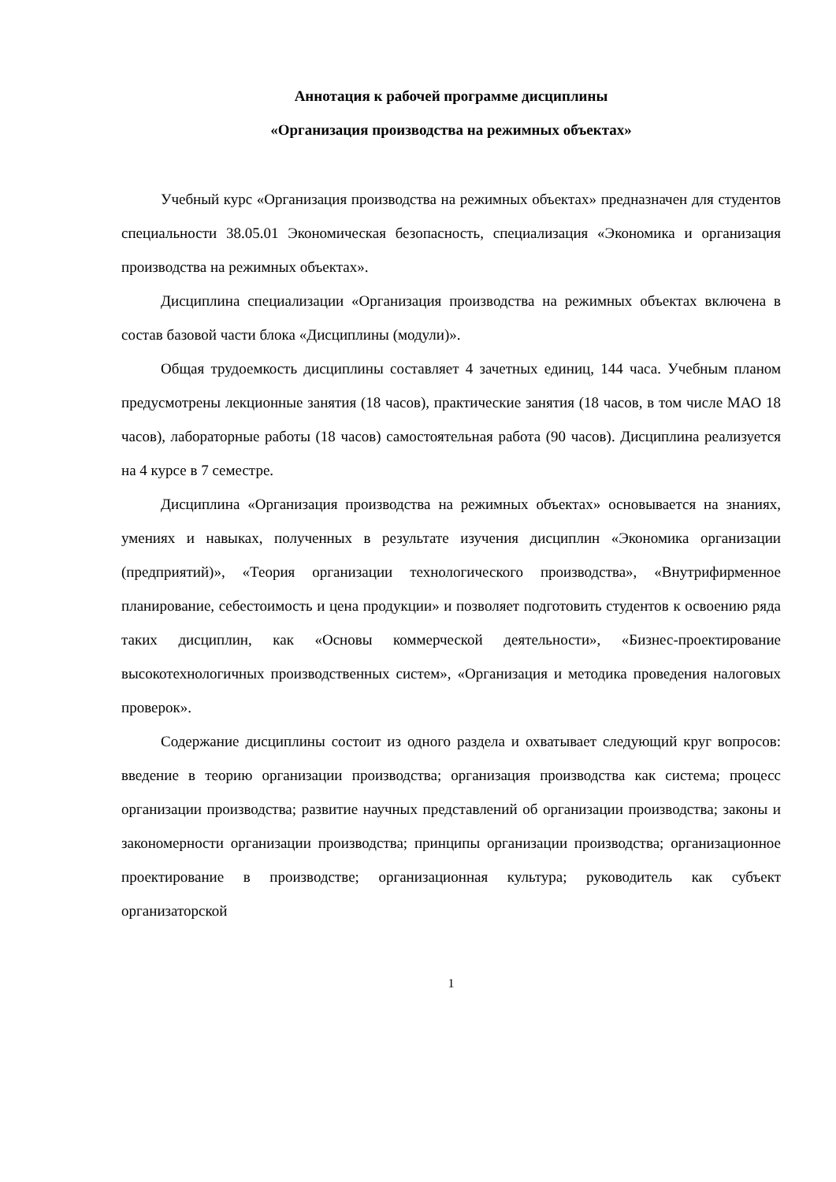Аннотация к рабочей программе дисциплины
«Организация производства на режимных объектах»
Учебный курс «Организация производства на режимных объектах» предназначен для студентов специальности 38.05.01 Экономическая безопасность, специализация «Экономика и организация производства на режимных объектах».
Дисциплина специализации «Организация производства на режимных объектах включена в состав базовой части блока «Дисциплины (модули)».
Общая трудоемкость дисциплины составляет 4 зачетных единиц, 144 часа. Учебным планом предусмотрены лекционные занятия (18 часов), практические занятия (18 часов, в том числе МАО 18 часов), лабораторные работы (18 часов) самостоятельная работа (90 часов). Дисциплина реализуется на 4 курсе в 7 семестре.
Дисциплина «Организация производства на режимных объектах» основывается на знаниях, умениях и навыках, полученных в результате изучения дисциплин «Экономика организации (предприятий)», «Теория организации технологического производства», «Внутрифирменное планирование, себестоимость и цена продукции» и позволяет подготовить студентов к освоению ряда таких дисциплин, как «Основы коммерческой деятельности», «Бизнес-проектирование высокотехнологичных производственных систем», «Организация и методика проведения налоговых проверок».
Содержание дисциплины состоит из одного раздела и охватывает следующий круг вопросов: введение в теорию организации производства; организация производства как система; процесс организации производства; развитие научных представлений об организации производства; законы и закономерности организации производства; принципы организации производства; организационное проектирование в производстве; организационная культура; руководитель как субъект организаторской
1